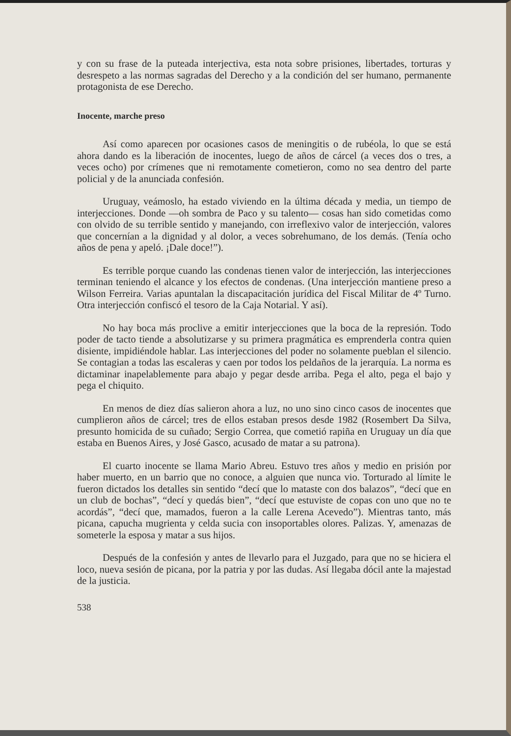y con su frase de la puteada interjectiva, esta nota sobre prisiones, libertades, torturas y desrespeto a las normas sagradas del Derecho y a la condición del ser humano, permanente protagonista de ese Derecho.
Inocente, marche preso
Así como aparecen por ocasiones casos de meningitis o de rubéola, lo que se está ahora dando es la liberación de inocentes, luego de años de cárcel (a veces dos o tres, a veces ocho) por crímenes que ni remotamente cometieron, como no sea dentro del parte policial y de la anunciada confesión.
Uruguay, veámoslo, ha estado viviendo en la última década y media, un tiempo de interjecciones. Donde —oh sombra de Paco y su talento— cosas han sido cometidas como con olvido de su terrible sentido y manejando, con irreflexivo valor de interjección, valores que concernían a la dignidad y al dolor, a veces sobrehumano, de los demás. (Tenía ocho años de pena y apeló. ¡Dale doce!”).
Es terrible porque cuando las condenas tienen valor de interjección, las interjecciones terminan teniendo el alcance y los efectos de condenas. (Una interjección mantiene preso a Wilson Ferreira. Varias apuntalan la discapacitación jurídica del Fiscal Militar de 4º Turno. Otra interjección confiscó el tesoro de la Caja Notarial. Y así).
No hay boca más proclive a emitir interjecciones que la boca de la represión. Todo poder de tacto tiende a absolutizarse y su primera pragmática es emprenderla contra quien disiente, impidiéndole hablar. Las interjecciones del poder no solamente pueblan el silencio. Se contagian a todas las escaleras y caen por todos los peldaños de la jerarquía. La norma es dictaminar inapelablemente para abajo y pegar desde arriba. Pega el alto, pega el bajo y pega el chiquito.
En menos de diez días salieron ahora a luz, no uno sino cinco casos de inocentes que cumplieron años de cárcel; tres de ellos estaban presos desde 1982 (Rosembert Da Silva, presunto homicida de su cuñado; Sergio Correa, que cometió rapiña en Uruguay un día que estaba en Buenos Aires, y José Gasco, acusado de matar a su patrona).
El cuarto inocente se llama Mario Abreu. Estuvo tres años y medio en prisión por haber muerto, en un barrio que no conoce, a alguien que nunca vio. Torturado al límite le fueron dictados los detalles sin sentido “decí que lo mataste con dos balazos”, “decí que en un club de bochas”, “decí y quedás bien”, “decí que estuviste de copas con uno que no te acordás”, “decí que, mamados, fueron a la calle Lerena Acevedo”). Mientras tanto, más picana, capucha mugrienta y celda sucia con insoportables olores. Palizas. Y, amenazas de someterle la esposa y matar a sus hijos.
Después de la confesión y antes de llevarlo para el Juzgado, para que no se hiciera el loco, nueva sesión de picana, por la patria y por las dudas. Así llegaba dócil ante la majestad de la justicia.
538